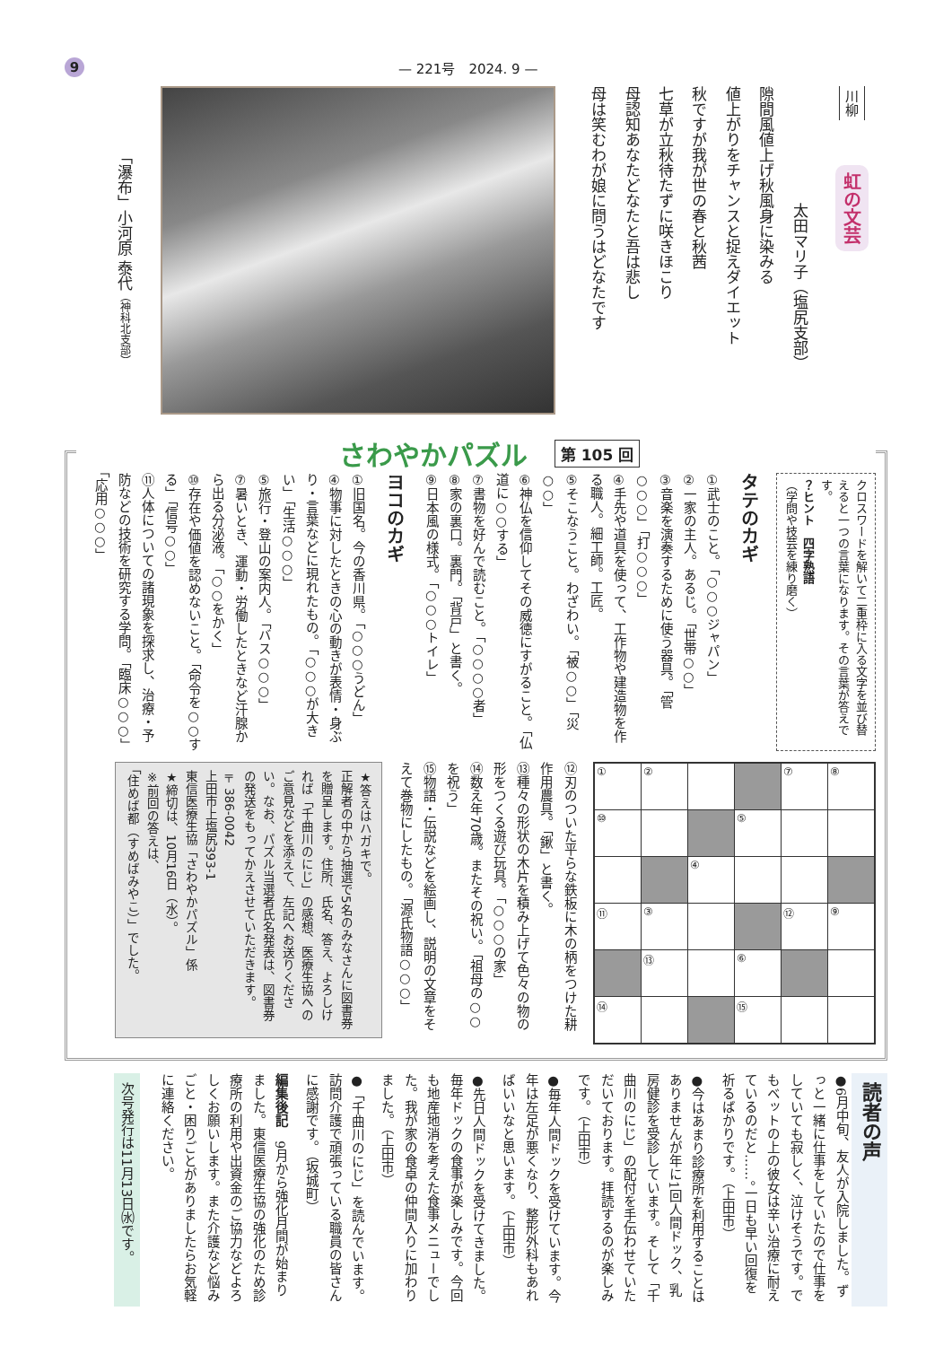9 — 221号　2024. 9 —
川柳
虹の文芸
太田マリ子（塩尻支部）
隙間風値上げ秋風身に染みる
値上がりをチャンスと捉えダイエット
秋ですが我が世の春と秋茜
七草が立秋待たずに咲きほこり
母認知あなたどなたと吾は悲し
母は笑むわが娘に問うはどなたです
「瀑布」小河原 泰代（神科北支部）
さわやかパズル
第 105 回
クロスワードを解いて二重枠に入る文字を並び替えると一つの言葉になります。その言葉が答えです。
？ヒント　四字熟語
（学問や技芸を練り磨く）
タテのカギ
①武士のこと。「○○○ジャパン」
②一家の主人。あるじ。「世帯○○」
③音楽を演奏するために使う器具。「管○○○」「打○○○」
④手先や道具を使って、工作物や建造物を作る職人。細工師。工匠。
⑤そこなうこと。わざわい。「被○○」「災○○」
⑥神仏を信仰してその威徳にすがること。「仏道に○○する」
⑦書物を好んで読むこと。「○○○○者」
⑧家の裏口。裏門。「背戸」と書く。
⑨日本風の様式。「○○○トイレ」
ヨコのカギ
①旧国名。今の香川県。「○○○うどん」
④物事に対したときの心の動きが表情・身ぶり・言葉などに現れたもの。「○○○が大きい」「生活○○○」
⑤旅行・登山の案内人。「バス○○○」
⑦暑いとき、運動・労働したときなど汗腺から出る分泌液。「○○をかく」
⑩存在や価値を認めないこと。「命令を○○する」「信号○○」
⑪人体についての諸現象を探求し、治療・予防などの技術を研究する学問。「臨床○○○」「応用○○○」
| ① | ② | | | ⑦ | ⑧ |
| ⑩ | | | ⑤ | | |
| | | ④ | | | |
| ⑪ | ③ | | | ⑫ | ⑨ |
| | ⑬ | | ⑥ | | |
| ⑭ | | | ⑮ | | |
⑫刃のついた平らな鉄板に木の柄をつけた耕作用農具。「鍬」と書く。
⑬種々の形状の木片を積み上げて色々の物の形をつくる遊び玩具。「○○○の家」
⑭数え年70歳。またその祝い。「祖母の○○を祝う」
⑮物語・伝説などを絵画し、説明の文章をそえて巻物にしたもの。「源氏物語○○○」
★答えはハガキで。
正解者の中から抽選で5名のみなさんに図書券を贈呈します。住所、氏名、答え、よろしければ「千曲川のにじ」の感想、医療生協へのご意見などを添えて、左記へお送りください。なお、パズル当選者氏名発表は、図書券の発送をもってかえさせていただきます。
〒386-0042
上田市上塩尻393-1
東信医療生協「さわやかパズル」係
★締切は、10月16日（水）。
※前回の答えは、
「住めば都（すめばみやこ）」でした。
読者の声
●6月中旬、友人が入院しました。ずっと一緒に仕事をしていたので仕事をしていても寂しく、泣けそうです。でもベットの上の彼女は辛い治療に耐えているのだと……。一日も早い回復を祈るばかりです。（上田市）
●今はあまり診療所を利用することはありませんが年に1回人間ドック、乳房健診を受診しています。そして「千曲川のにじ」の配付を手伝わせていただいております。拝読するのが楽しみです。（上田市）
●毎年人間ドックを受けています。今年は左足が悪くなり、整形外科もあればいいなと思います。（上田市）
●先日人間ドックを受けてきました。毎年ドックの食事が楽しみです。今回も地産地消を考えた食事メニューでした。我が家の食卓の仲間入りに加わりました。（上田市）
●「千曲川のにじ」を読んでいます。訪問介護で頑張っている職員の皆さんに感謝です。（坂城町）
編集後記　9月から強化月間が始まりました。東信医療生協の強化のため診療所の利用や出資金のご協力などよろしくお願いします。また介護など悩みごと・困りごとがありましたらお気軽に連絡ください。
次号発行は11月13日㈬です。